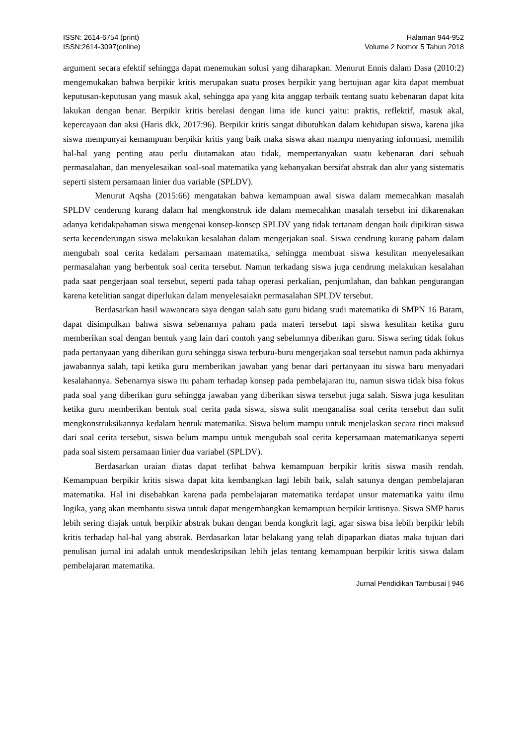ISSN: 2614-6754 (print)
ISSN:2614-3097(online)
Halaman 944-952
Volume 2 Nomor 5 Tahun 2018
argument secara efektif sehingga dapat menemukan solusi yang diharapkan. Menurut Ennis dalam Dasa (2010:2) mengemukakan bahwa berpikir kritis merupakan suatu proses berpikir yang bertujuan agar kita dapat membuat keputusan-keputusan yang masuk akal, sehingga apa yang kita anggap terbaik tentang suatu kebenaran dapat kita lakukan dengan benar. Berpikir kritis berelasi dengan lima ide kunci yaitu: praktis, reflektif, masuk akal, kepercayaan dan aksi (Haris dkk, 2017:96). Berpikir kritis sangat dibutuhkan dalam kehidupan siswa, karena jika siswa mempunyai kemampuan berpikir kritis yang baik maka siswa akan mampu menyaring informasi, memilih hal-hal yang penting atau perlu diutamakan atau tidak, mempertanyakan suatu kebenaran dari sebuah permasalahan, dan menyelesaikan soal-soal matematika yang kebanyakan bersifat abstrak dan alur yang sistematis seperti sistem persamaan linier dua variable (SPLDV).
Menurut Aqsha (2015:66) mengatakan bahwa kemampuan awal siswa dalam memecahkan masalah SPLDV cenderung kurang dalam hal mengkonstruk ide dalam memecahkan masalah tersebut ini dikarenakan adanya ketidakpahaman siswa mengenai konsep-konsep SPLDV yang tidak tertanam dengan baik dipikiran siswa serta kecenderungan siswa melakukan kesalahan dalam mengerjakan soal. Siswa cendrung kurang paham dalam mengubah soal cerita kedalam persamaan matematika, sehingga membuat siswa kesulitan menyelesaikan permasalahan yang berbentuk soal cerita tersebut. Namun terkadang siswa juga cendrung melakukan kesalahan pada saat pengerjaan soal tersebut, seperti pada tahap operasi perkalian, penjumlahan, dan bahkan pengurangan karena ketelitian sangat diperlukan dalam menyelesaiakn permasalahan SPLDV tersebut.
Berdasarkan hasil wawancara saya dengan salah satu guru bidang studi matematika di SMPN 16 Batam, dapat disimpulkan bahwa siswa sebenarnya paham pada materi tersebut tapi siswa kesulitan ketika guru memberikan soal dengan bentuk yang lain dari contoh yang sebelumnya diberikan guru. Siswa sering tidak fokus pada pertanyaan yang diberikan guru sehingga siswa terburu-buru mengerjakan soal tersebut namun pada akhirnya jawabannya salah, tapi ketika guru memberikan jawaban yang benar dari pertanyaan itu siswa baru menyadari kesalahannya. Sebenarnya siswa itu paham terhadap konsep pada pembelajaran itu, namun siswa tidak bisa fokus pada soal yang diberikan guru sehingga jawaban yang diberikan siswa tersebut juga salah. Siswa juga kesulitan ketika guru memberikan bentuk soal cerita pada siswa, siswa sulit menganalisa soal cerita tersebut dan sulit mengkonstruksikannya kedalam bentuk matematika. Siswa belum mampu untuk menjelaskan secara rinci maksud dari soal cerita tersebut, siswa belum mampu untuk mengubah soal cerita kepersamaan matematikanya seperti pada soal sistem persamaan linier dua variabel (SPLDV).
Berdasarkan uraian diatas dapat terlihat bahwa kemampuan berpikir kritis siswa masih rendah. Kemampuan berpikir kritis siswa dapat kita kembangkan lagi lebih baik, salah satunya dengan pembelajaran matematika. Hal ini disebabkan karena pada pembelajaran matematika terdapat unsur matematika yaitu ilmu logika, yang akan membantu siswa untuk dapat mengembangkan kemampuan berpikir kritisnya. Siswa SMP harus lebih sering diajak untuk berpikir abstrak bukan dengan benda kongkrit lagi, agar siswa bisa lebih berpikir lebih kritis terhadap hal-hal yang abstrak. Berdasarkan latar belakang yang telah dipaparkan diatas maka tujuan dari penulisan jurnal ini adalah untuk mendeskripsikan lebih jelas tentang kemampuan berpikir kritis siswa dalam pembelajaran matematika.
Jurnal Pendidikan Tambusai | 946